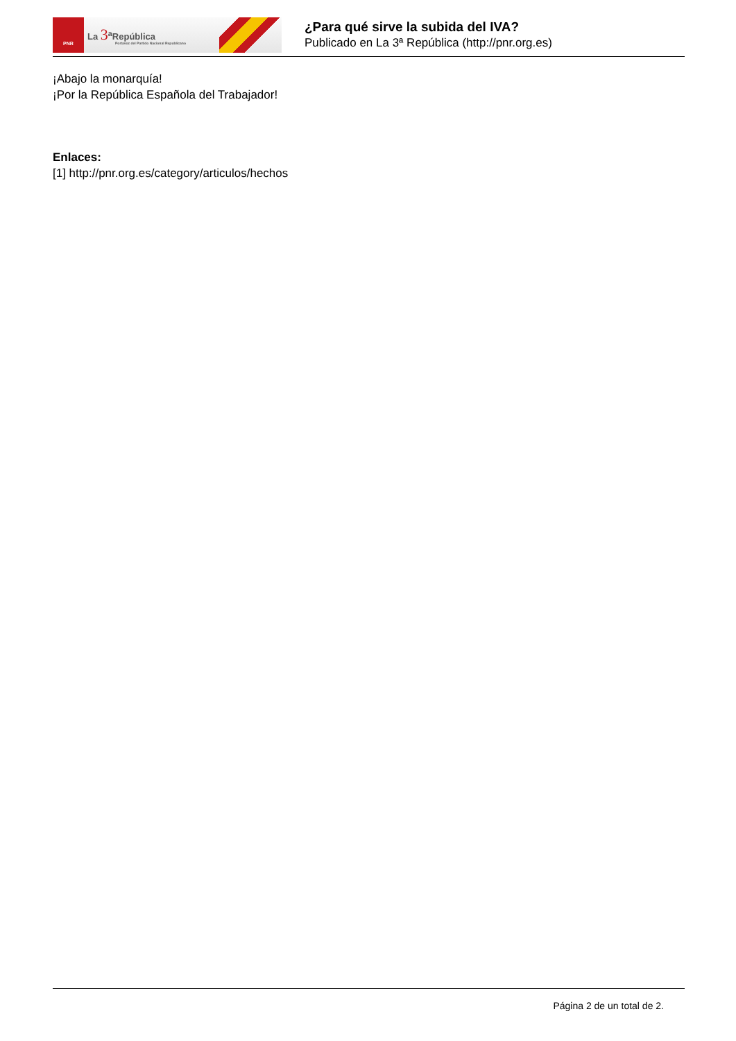PNR
La 3<sup>a</sup>República
Portavoz del Partido Nacional Republicano
¿Para qué sirve la subida del IVA?
Publicado en La 3ª República (http://pnr.org.es)
¡Abajo la monarquía!
¡Por la República Española del Trabajador!
Enlaces:
[1] http://pnr.org.es/category/articulos/hechos
Página 2 de un total de 2.